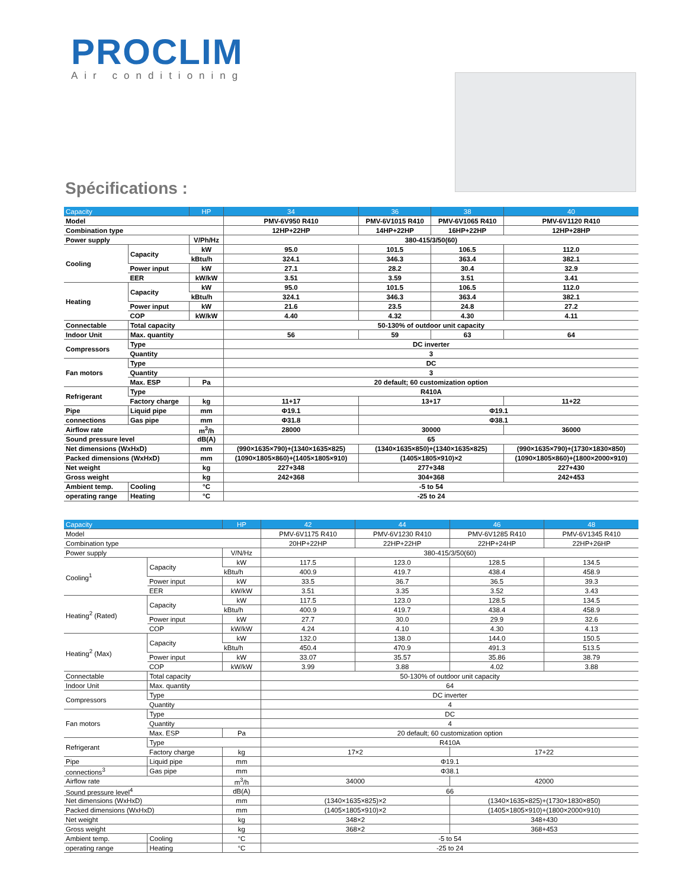PROCLIM
Air conditioning
Spécifications :
| Capacity | | HP | 34 | 36 | 38 | 40 |
| --- | --- | --- | --- | --- | --- | --- |
| Model | | | PMV-6V950 R410 | PMV-6V1015 R410 | PMV-6V1065 R410 | PMV-6V1120 R410 |
| Combination type | | | 12HP+22HP | 14HP+22HP | 16HP+22HP | 12HP+28HP |
| Power supply | | V/Ph/Hz | 380-415/3/50(60) | | | |
| Cooling | Capacity | kW | 95.0 | 101.5 | 106.5 | 112.0 |
| | | kBtu/h | 324.1 | 346.3 | 363.4 | 382.1 |
| | Power input | kW | 27.1 | 28.2 | 30.4 | 32.9 |
| | EER | kW/kW | 3.51 | 3.59 | 3.51 | 3.41 |
| Heating | Capacity | kW | 95.0 | 101.5 | 106.5 | 112.0 |
| | | kBtu/h | 324.1 | 346.3 | 363.4 | 382.1 |
| | Power input | kW | 21.6 | 23.5 | 24.8 | 27.2 |
| | COP | kW/kW | 4.40 | 4.32 | 4.30 | 4.11 |
| Connectable | Total capacity | | 50-130% of outdoor unit capacity | | | |
| Indoor Unit | Max. quantity | | 56 | 59 | 63 | 64 |
| Compressors | Type | | DC inverter | | | |
| | Quantity | | 3 | | | |
| Fan motors | Type | | DC | | | |
| | Quantity | | 3 | | | |
| | Max. ESP | Pa | 20 default; 60 customization option | | | |
| Refrigerant | Type | | R410A | | | |
| | Factory charge | kg | 11+17 | 13+17 | | 11+22 |
| Pipe | Liquid pipe | mm | Φ19.1 | Φ19.1 | | |
| connections | Gas pipe | mm | Φ31.8 | Φ38.1 | | |
| Airflow rate | | m<sup>3</sup>/h | 28000 | 30000 | | 36000 |
| Sound pressure level | | dB(A) | 65 | | | |
| Net dimensions (WxHxD) | | mm | (990×1635×790)+(1340×1635×825) | (1340×1635×850)+(1340×1635×825) | | (990×1635×790)+(1730×1830×850) |
| Packed dimensions (WxHxD) | | mm | (1090×1805×860)+(1405×1805×910) | (1405×1805×910)×2 | | (1090×1805×860)+(1800×2000×910) |
| Net weight | | kg | 227+348 | 277+348 | | 227+430 |
| Gross weight | | kg | 242+368 | 304+368 | | 242+453 |
| Ambient temp. | Cooling | °C | -5 to 54 | | | |
| operating range | Heating | °C | -25 to 24 | | | |
| Capacity | | HP | 42 | 44 | 46 | 48 |
| --- | --- | --- | --- | --- | --- | --- |
| Model | | | PMV-6V1175 R410 | PMV-6V1230 R410 | PMV-6V1285 R410 | PMV-6V1345 R410 |
| Combination type | | | 20HP+22HP | 22HP+22HP | 22HP+24HP | 22HP+26HP |
| Power supply | | V/N/Hz | 380-415/3/50(60) | | | |
| Cooling<sup>1</sup> | Capacity | kW | 117.5 | 123.0 | 128.5 | 134.5 |
| | | kBtu/h | 400.9 | 419.7 | 438.4 | 458.9 |
| | Power input | kW | 33.5 | 36.7 | 36.5 | 39.3 |
| | EER | kW/kW | 3.51 | 3.35 | 3.52 | 3.43 |
| Heating<sup>2</sup> (Rated) | Capacity | kW | 117.5 | 123.0 | 128.5 | 134.5 |
| | | kBtu/h | 400.9 | 419.7 | 438.4 | 458.9 |
| | Power input | kW | 27.7 | 30.0 | 29.9 | 32.6 |
| | COP | kW/kW | 4.24 | 4.10 | 4.30 | 4.13 |
| Heating<sup>2</sup> (Max) | Capacity | kW | 132.0 | 138.0 | 144.0 | 150.5 |
| | | kBtu/h | 450.4 | 470.9 | 491.3 | 513.5 |
| | Power input | kW | 33.07 | 35.57 | 35.86 | 38.79 |
| | COP | kW/kW | 3.99 | 3.88 | 4.02 | 3.88 |
| Connectable | Total capacity | | 50-130% of outdoor unit capacity | | | |
| Indoor Unit | Max. quantity | | 64 | | | |
| Compressors | Type | | DC inverter | | | |
| | Quantity | | 4 | | | |
| Fan motors | Type | | DC | | | |
| | Quantity | | 4 | | | |
| | Max. ESP | Pa | 20 default; 60 customization option | | | |
| Refrigerant | Type | | R410A | | | |
| | Factory charge | kg | 17×2 | | 17+22 | |
| Pipe | Liquid pipe | mm | Φ19.1 | | | |
| connections<sup>3</sup> | Gas pipe | mm | Φ38.1 | | | |
| Airflow rate | | m<sup>3</sup>/h | 34000 | | 42000 | |
| Sound pressure level<sup>4</sup> | | dB(A) | 66 | | | |
| Net dimensions (WxHxD) | | mm | (1340×1635×825)×2 | | (1340×1635×825)+(1730×1830×850) | |
| Packed dimensions (WxHxD) | | mm | (1405×1805×910)×2 | | (1405×1805×910)+(1800×2000×910) | |
| Net weight | | kg | 348×2 | | 348+430 | |
| Gross weight | | kg | 368×2 | | 368+453 | |
| Ambient temp. | Cooling | °C | -5 to 54 | | | |
| operating range | Heating | °C | -25 to 24 | | | |